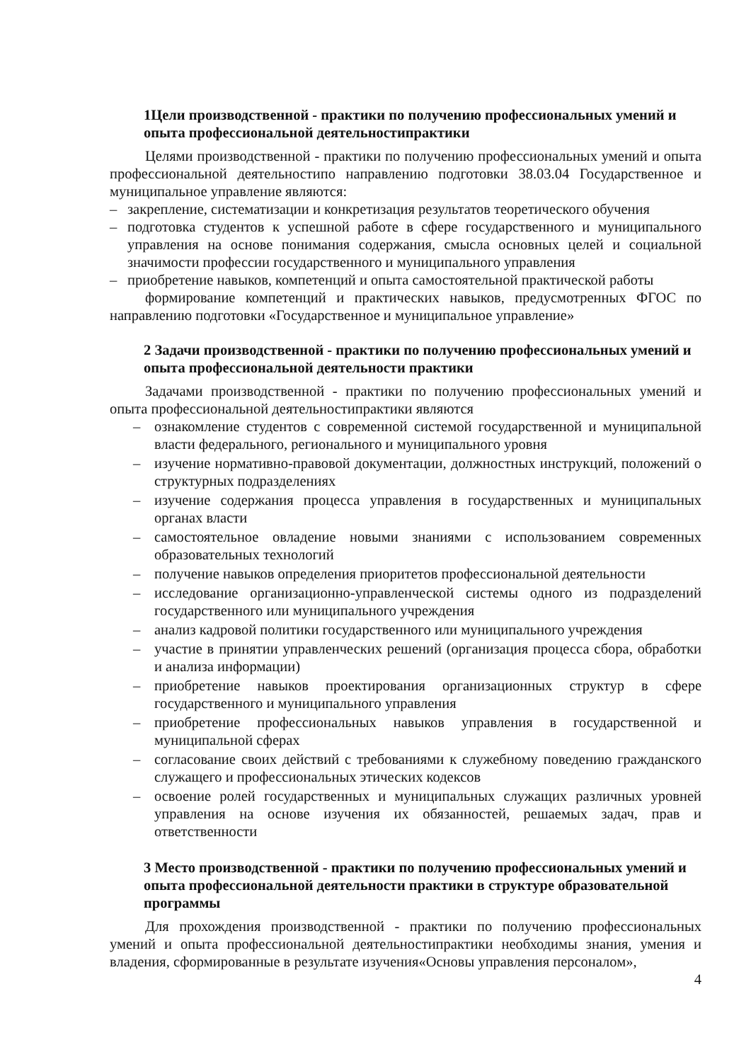1Цели производственной - практики по получению профессиональных умений и опыта профессиональной деятельностипрактики
Целями производственной - практики по получению профессиональных умений и опыта профессиональной деятельностипо направлению подготовки 38.03.04 Государственное и муниципальное управление являются:
– закрепление, систематизации и конкретизация результатов теоретического обучения
– подготовка студентов к успешной работе в сфере государственного и муниципального управления на основе понимания содержания, смысла основных целей и социальной значимости профессии государственного и муниципального управления
– приобретение навыков, компетенций и опыта самостоятельной практической работы
формирование компетенций и практических навыков, предусмотренных ФГОС по направлению подготовки «Государственное и муниципальное управление»
2 Задачи производственной - практики по получению профессиональных умений и опыта профессиональной деятельности практики
Задачами производственной - практики по получению профессиональных умений и опыта профессиональной деятельностипрактики являются
– ознакомление студентов с современной системой государственной и муниципальной власти федерального, регионального и муниципального уровня
– изучение нормативно-правовой документации, должностных инструкций, положений о структурных подразделениях
– изучение содержания процесса управления в государственных и муниципальных органах власти
– самостоятельное овладение новыми знаниями с использованием современных образовательных технологий
– получение навыков определения приоритетов профессиональной деятельности
– исследование организационно-управленческой системы одного из подразделений государственного или муниципального учреждения
– анализ кадровой политики государственного или муниципального учреждения
– участие в принятии управленческих решений (организация процесса сбора, обработки и анализа информации)
– приобретение навыков проектирования организационных структур в сфере государственного и муниципального управления
– приобретение профессиональных навыков управления в государственной и муниципальной сферах
– согласование своих действий с требованиями к служебному поведению гражданского служащего и профессиональных этических кодексов
– освоение ролей государственных и муниципальных служащих различных уровней управления на основе изучения их обязанностей, решаемых задач, прав и ответственности
3 Место производственной - практики по получению профессиональных умений и опыта профессиональной деятельности практики в структуре образовательной программы
Для прохождения производственной - практики по получению профессиональных умений и опыта профессиональной деятельностипрактики необходимы знания, умения и владения, сформированные в результате изучения«Основы управления персоналом»,
4